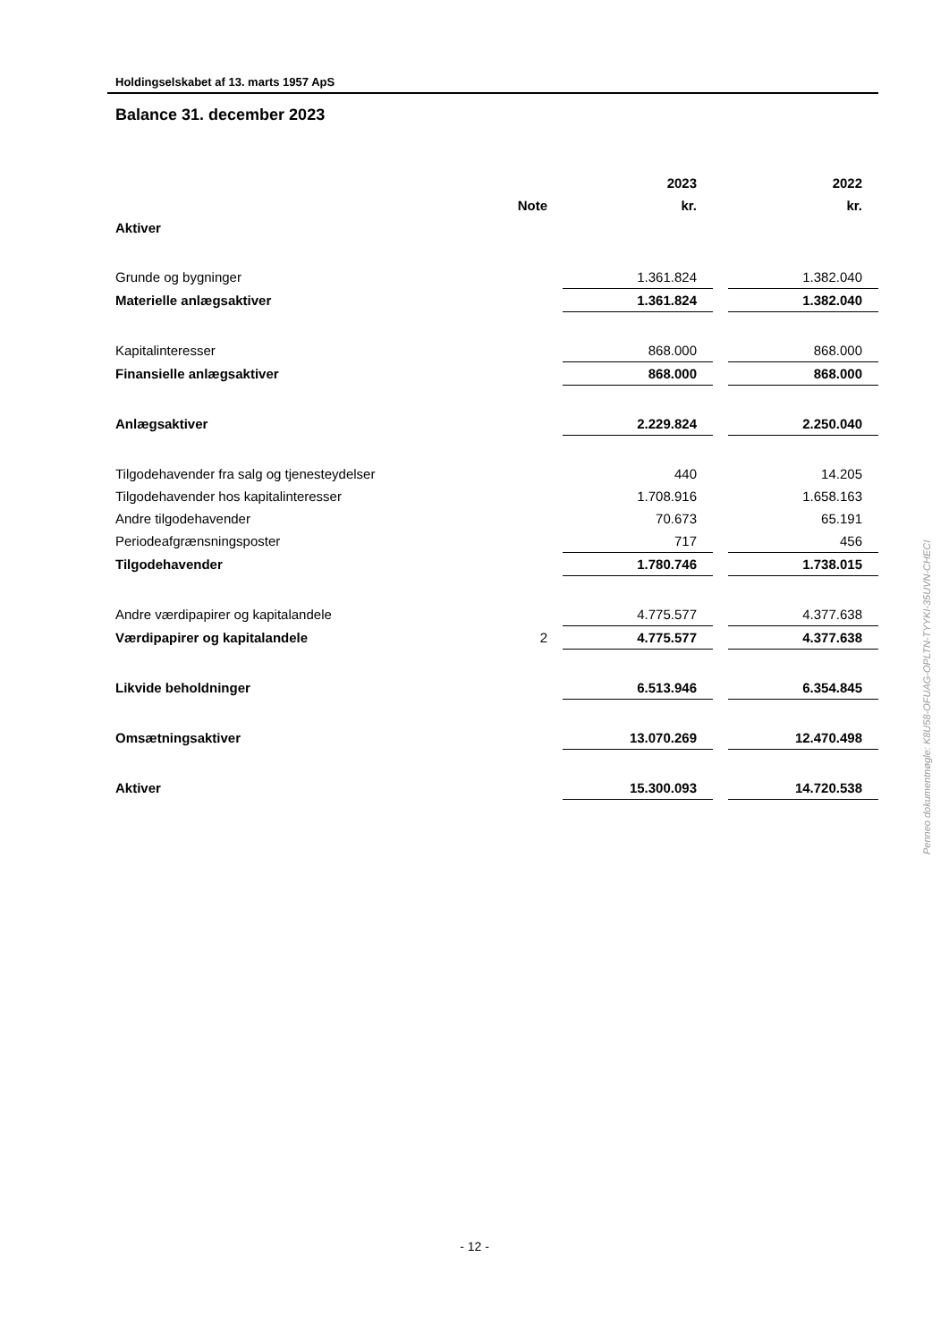Holdingselskabet af 13. marts 1957 ApS
Balance 31. december 2023
| | | | 2023 | | 2022 |
| --- | --- | --- | --- | --- | --- |
| | Note | | kr. | | kr. |
| Aktiver | | | | | |
| Grunde og bygninger | | | 1.361.824 | | 1.382.040 |
| Materielle anlægsaktiver | | | 1.361.824 | | 1.382.040 |
| Kapitalinteresser | | | 868.000 | | 868.000 |
| Finansielle anlægsaktiver | | | 868.000 | | 868.000 |
| Anlægsaktiver | | | 2.229.824 | | 2.250.040 |
| Tilgodehavender fra salg og tjenesteydelser | | | 440 | | 14.205 |
| Tilgodehavender hos kapitalinteresser | | | 1.708.916 | | 1.658.163 |
| Andre tilgodehavender | | | 70.673 | | 65.191 |
| Periodeafgrænsningsposter | | | 717 | | 456 |
| Tilgodehavender | | | 1.780.746 | | 1.738.015 |
| Andre værdipapirer og kapitalandele | | | 4.775.577 | | 4.377.638 |
| Værdipapirer og kapitalandele | 2 | | 4.775.577 | | 4.377.638 |
| Likvide beholdninger | | | 6.513.946 | | 6.354.845 |
| Omsætningsaktiver | | | 13.070.269 | | 12.470.498 |
| Aktiver | | | 15.300.093 | | 14.720.538 |
Penneo dokumentnøgle: K8U58-OFUAG-OPLTN-TYYKI-35UVN-CHECI
- 12 -